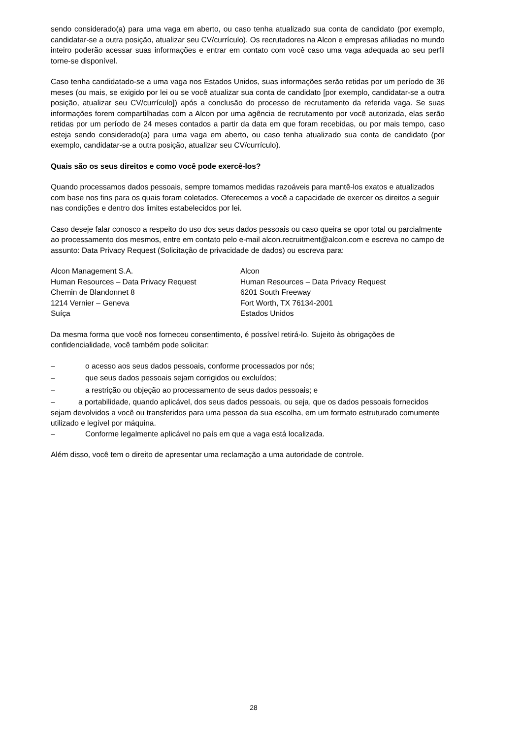sendo considerado(a) para uma vaga em aberto, ou caso tenha atualizado sua conta de candidato (por exemplo, candidatar-se a outra posição, atualizar seu CV/currículo). Os recrutadores na Alcon e empresas afiliadas no mundo inteiro poderão acessar suas informações e entrar em contato com você caso uma vaga adequada ao seu perfil torne-se disponível.
Caso tenha candidatado-se a uma vaga nos Estados Unidos, suas informações serão retidas por um período de 36 meses (ou mais, se exigido por lei ou se você atualizar sua conta de candidato [por exemplo, candidatar-se a outra posição, atualizar seu CV/currículo]) após a conclusão do processo de recrutamento da referida vaga. Se suas informações forem compartilhadas com a Alcon por uma agência de recrutamento por você autorizada, elas serão retidas por um período de 24 meses contados a partir da data em que foram recebidas, ou por mais tempo, caso esteja sendo considerado(a) para uma vaga em aberto, ou caso tenha atualizado sua conta de candidato (por exemplo, candidatar-se a outra posição, atualizar seu CV/currículo).
Quais são os seus direitos e como você pode exercê-los?
Quando processamos dados pessoais, sempre tomamos medidas razoáveis para mantê-los exatos e atualizados com base nos fins para os quais foram coletados. Oferecemos a você a capacidade de exercer os direitos a seguir nas condições e dentro dos limites estabelecidos por lei.
Caso deseje falar conosco a respeito do uso dos seus dados pessoais ou caso queira se opor total ou parcialmente ao processamento dos mesmos, entre em contato pelo e-mail alcon.recruitment@alcon.com e escreva no campo de assunto: Data Privacy Request (Solicitação de privacidade de dados) ou escreva para:
Alcon Management S.A.
Human Resources – Data Privacy Request
Chemin de Blandonnet 8
1214 Vernier – Geneva
Suíça
Alcon
Human Resources – Data Privacy Request
6201 South Freeway
Fort Worth, TX 76134-2001
Estados Unidos
Da mesma forma que você nos forneceu consentimento, é possível retirá-lo. Sujeito às obrigações de confidencialidade, você também pode solicitar:
– o acesso aos seus dados pessoais, conforme processados por nós;
– que seus dados pessoais sejam corrigidos ou excluídos;
– a restrição ou objeção ao processamento de seus dados pessoais; e
– a portabilidade, quando aplicável, dos seus dados pessoais, ou seja, que os dados pessoais fornecidos sejam devolvidos a você ou transferidos para uma pessoa da sua escolha, em um formato estruturado comumente utilizado e legível por máquina.
– Conforme legalmente aplicável no país em que a vaga está localizada.
Além disso, você tem o direito de apresentar uma reclamação a uma autoridade de controle.
28